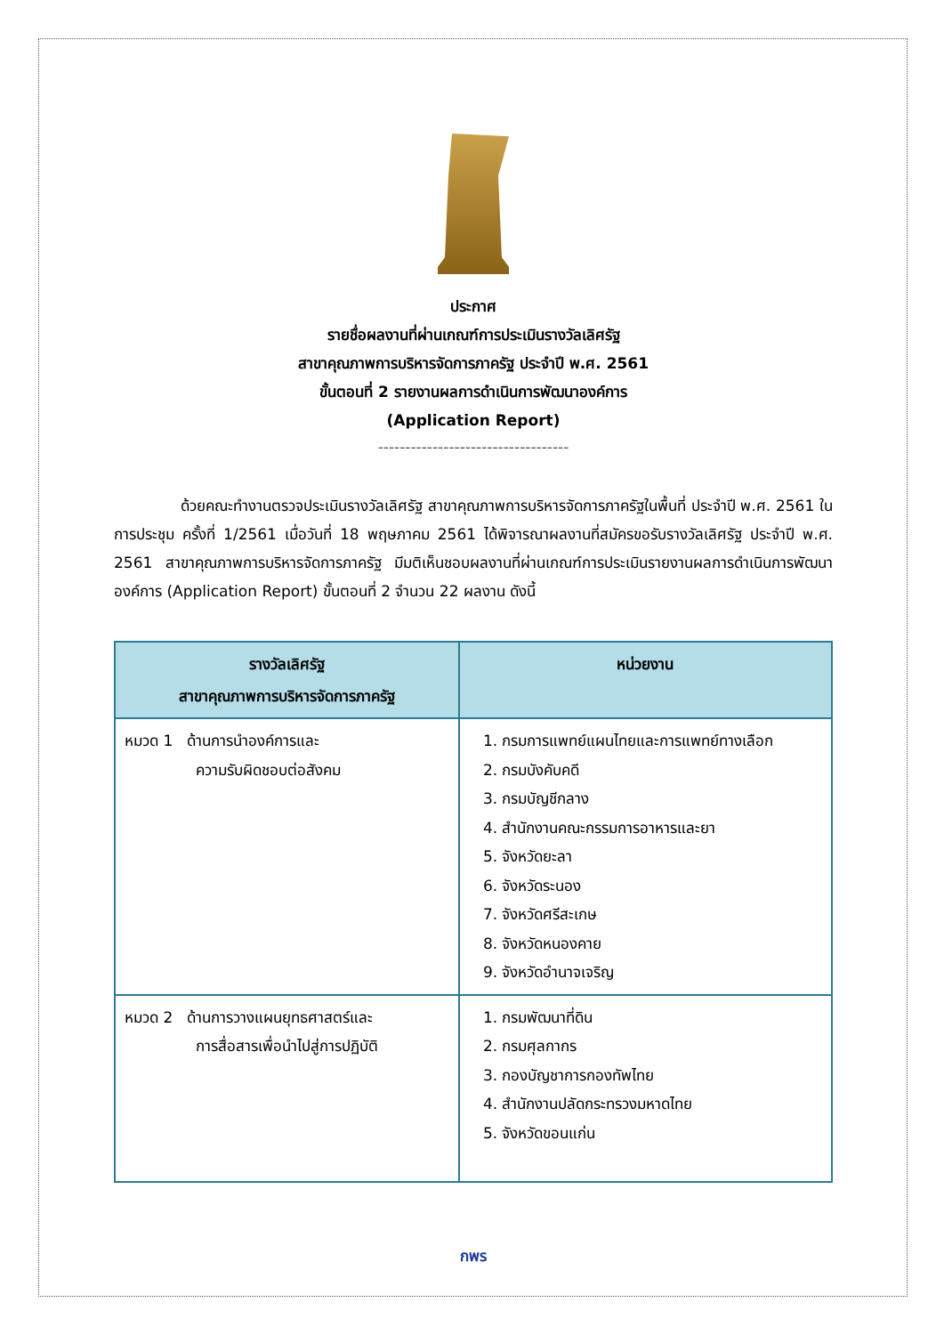ประกาศ
รายชื่อผลงานที่ผ่านเกณฑ์การประเมินรางวัลเลิศรัฐ
สาขาคุณภาพการบริหารจัดการภาครัฐ ประจำปี พ.ศ. 2561
ขั้นตอนที่ 2 รายงานผลการดำเนินการพัฒนาองค์การ
(Application Report)
-----------------------------------
ด้วยคณะทำงานตรวจประเมินรางวัลเลิศรัฐ สาขาคุณภาพการบริหารจัดการภาครัฐในพื้นที่ ประจำปี พ.ศ. 2561 ในการประชุม ครั้งที่ 1/2561 เมื่อวันที่ 18 พฤษภาคม 2561 ได้พิจารณาผลงานที่สมัครขอรับรางวัลเลิศรัฐ ประจำปี พ.ศ. 2561 สาขาคุณภาพการบริหารจัดการภาครัฐ มีมติเห็นชอบผลงานที่ผ่านเกณฑ์การประเมินรายงานผลการดำเนินการพัฒนาองค์การ (Application Report) ขั้นตอนที่ 2 จำนวน 22 ผลงาน ดังนี้
| รางวัลเลิศรัฐ สาขาคุณภาพการบริหารจัดการภาครัฐ | หน่วยงาน |
| --- | --- |
| หมวด 1 ด้านการนำองค์การและ ความรับผิดชอบต่อสังคม | 1. กรมการแพทย์แผนไทยและการแพทย์ทางเลือก 2. กรมบังคับคดี 3. กรมบัญชีกลาง 4. สำนักงานคณะกรรมการอาหารและยา 5. จังหวัดยะลา 6. จังหวัดระนอง 7. จังหวัดศรีสะเกษ 8. จังหวัดหนองคาย 9. จังหวัดอำนาจเจริญ |
| หมวด 2 ด้านการวางแผนยุทธศาสตร์และ การสื่อสารเพื่อนำไปสู่การปฏิบัติ | 1. กรมพัฒนาที่ดิน 2. กรมศุลกากร 3. กองบัญชาการกองทัพไทย 4. สำนักงานปลัดกระทรวงมหาดไทย 5. จังหวัดขอนแก่น |
กพร